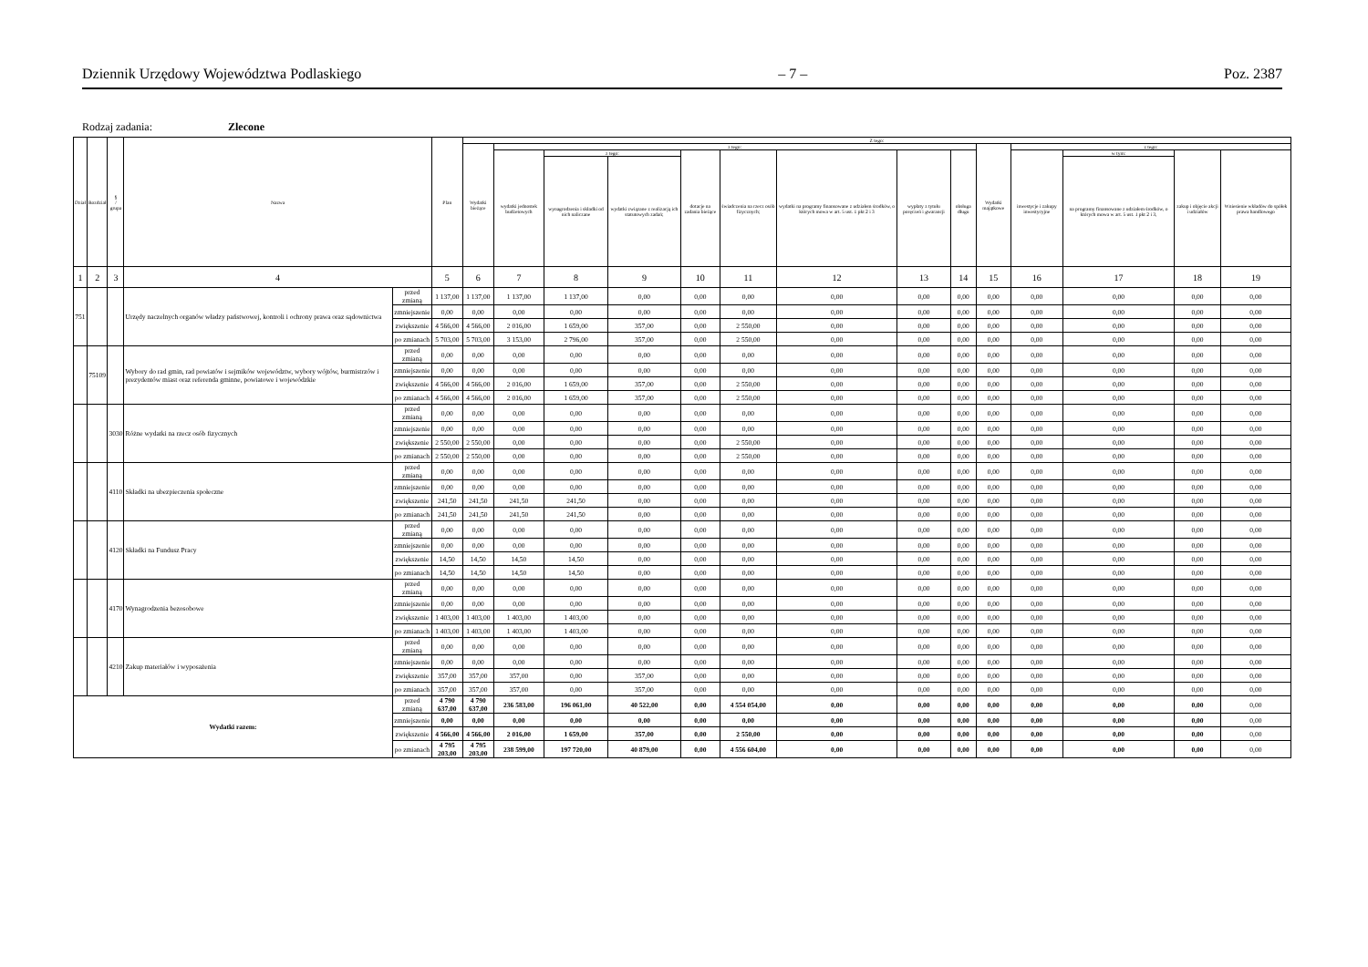Dziennik Urzędowy Województwa Podlaskiego – 7 – Poz. 2387
Rodzaj zadania: Zlecone
| Dział | Rozdział | § / grupa | Nazwa | | Plan | Z tego: | | | | | | | | | | | | | |
| --- | --- | --- | --- | --- | --- | --- | --- | --- | --- | --- | --- | --- | --- | --- | --- | --- | --- | --- | --- |
| | | | | | | Wydatki bieżące | z tego: | | | | | | | | Wydatki majątkowe | z tego: | | | |
| | | | | | | | wydatki jednostek budżetowych | z tego: | | dotacje na zadania bieżące | świadczenia na rzecz osób fizycznych; | wydatki na programy finansowane z udziałem środków, o których mowa w art. 5 ust. 1 pkt 2 i 3 | wypłaty z tytułu poręczeń i gwarancji | obsługa długu | | inwestycje i zakupy inwestycyjne | w tym: | zakup i objęcie akcji i udziałów | Wniesienie wkładów do spółek prawa handlowego |
| | | | | | | | | wynagrodzenia i składki od nich naliczane | wydatki związane z realizacją ich statutowych zadań; | | | | | | | | na programy finansowane z udziałem środków, o których mowa w art. 5 ust. 1 pkt 2 i 3, | | |
| 1 | 2 | 3 | 4 | | 5 | 6 | 7 | 8 | 9 | 10 | 11 | 12 | 13 | 14 | 15 | 16 | 17 | 18 | 19 |
| 751 | | | Urzędy naczelnych organów władzy państwowej, kontroli i ochrony prawa oraz sądownictwa | przed zmianą | 1 137,00 | 1 137,00 | 1 137,00 | 1 137,00 | 0,00 | 0,00 | 0,00 | 0,00 | 0,00 | 0,00 | 0,00 | 0,00 | 0,00 | 0,00 | 0,00 |
| | | | | zmniejszenie | 0,00 | 0,00 | 0,00 | 0,00 | 0,00 | 0,00 | 0,00 | 0,00 | 0,00 | 0,00 | 0,00 | 0,00 | 0,00 | 0,00 | 0,00 |
| | | | | zwiększenie | 4 566,00 | 4 566,00 | 2 016,00 | 1 659,00 | 357,00 | 0,00 | 2 550,00 | 0,00 | 0,00 | 0,00 | 0,00 | 0,00 | 0,00 | 0,00 | 0,00 |
| | | | | po zmianach | 5 703,00 | 5 703,00 | 3 153,00 | 2 796,00 | 357,00 | 0,00 | 2 550,00 | 0,00 | 0,00 | 0,00 | 0,00 | 0,00 | 0,00 | 0,00 | 0,00 |
| | 75109 | | Wybory do rad gmin, rad powiatów i sejmików województw, wybory wójtów, burmistrzów i prezydentów miast oraz referenda gminne, powiatowe i wojewódzkie | przed zmianą | 0,00 | 0,00 | 0,00 | 0,00 | 0,00 | 0,00 | 0,00 | 0,00 | 0,00 | 0,00 | 0,00 | 0,00 | 0,00 | 0,00 | 0,00 |
| | | | | zmniejszenie | 0,00 | 0,00 | 0,00 | 0,00 | 0,00 | 0,00 | 0,00 | 0,00 | 0,00 | 0,00 | 0,00 | 0,00 | 0,00 | 0,00 | 0,00 |
| | | | | zwiększenie | 4 566,00 | 4 566,00 | 2 016,00 | 1 659,00 | 357,00 | 0,00 | 2 550,00 | 0,00 | 0,00 | 0,00 | 0,00 | 0,00 | 0,00 | 0,00 | 0,00 |
| | | | | po zmianach | 4 566,00 | 4 566,00 | 2 016,00 | 1 659,00 | 357,00 | 0,00 | 2 550,00 | 0,00 | 0,00 | 0,00 | 0,00 | 0,00 | 0,00 | 0,00 | 0,00 |
| | | 3030 | Różne wydatki na rzecz osób fizycznych | przed zmianą | 0,00 | 0,00 | 0,00 | 0,00 | 0,00 | 0,00 | 0,00 | 0,00 | 0,00 | 0,00 | 0,00 | 0,00 | 0,00 | 0,00 | 0,00 |
| | | | | zmniejszenie | 0,00 | 0,00 | 0,00 | 0,00 | 0,00 | 0,00 | 0,00 | 0,00 | 0,00 | 0,00 | 0,00 | 0,00 | 0,00 | 0,00 | 0,00 |
| | | | | zwiększenie | 2 550,00 | 2 550,00 | 0,00 | 0,00 | 0,00 | 0,00 | 2 550,00 | 0,00 | 0,00 | 0,00 | 0,00 | 0,00 | 0,00 | 0,00 | 0,00 |
| | | | | po zmianach | 2 550,00 | 2 550,00 | 0,00 | 0,00 | 0,00 | 0,00 | 2 550,00 | 0,00 | 0,00 | 0,00 | 0,00 | 0,00 | 0,00 | 0,00 | 0,00 |
| | | 4110 | Składki na ubezpieczenia społeczne | przed zmianą | 0,00 | 0,00 | 0,00 | 0,00 | 0,00 | 0,00 | 0,00 | 0,00 | 0,00 | 0,00 | 0,00 | 0,00 | 0,00 | 0,00 | 0,00 |
| | | | | zmniejszenie | 0,00 | 0,00 | 0,00 | 0,00 | 0,00 | 0,00 | 0,00 | 0,00 | 0,00 | 0,00 | 0,00 | 0,00 | 0,00 | 0,00 | 0,00 |
| | | | | zwiększenie | 241,50 | 241,50 | 241,50 | 241,50 | 0,00 | 0,00 | 0,00 | 0,00 | 0,00 | 0,00 | 0,00 | 0,00 | 0,00 | 0,00 | 0,00 |
| | | | | po zmianach | 241,50 | 241,50 | 241,50 | 241,50 | 0,00 | 0,00 | 0,00 | 0,00 | 0,00 | 0,00 | 0,00 | 0,00 | 0,00 | 0,00 | 0,00 |
| | | 4120 | Składki na Fundusz Pracy | przed zmianą | 0,00 | 0,00 | 0,00 | 0,00 | 0,00 | 0,00 | 0,00 | 0,00 | 0,00 | 0,00 | 0,00 | 0,00 | 0,00 | 0,00 | 0,00 |
| | | | | zmniejszenie | 0,00 | 0,00 | 0,00 | 0,00 | 0,00 | 0,00 | 0,00 | 0,00 | 0,00 | 0,00 | 0,00 | 0,00 | 0,00 | 0,00 | 0,00 |
| | | | | zwiększenie | 14,50 | 14,50 | 14,50 | 14,50 | 0,00 | 0,00 | 0,00 | 0,00 | 0,00 | 0,00 | 0,00 | 0,00 | 0,00 | 0,00 | 0,00 |
| | | | | po zmianach | 14,50 | 14,50 | 14,50 | 14,50 | 0,00 | 0,00 | 0,00 | 0,00 | 0,00 | 0,00 | 0,00 | 0,00 | 0,00 | 0,00 | 0,00 |
| | | 4170 | Wynagrodzenia bezosobowe | przed zmianą | 0,00 | 0,00 | 0,00 | 0,00 | 0,00 | 0,00 | 0,00 | 0,00 | 0,00 | 0,00 | 0,00 | 0,00 | 0,00 | 0,00 | 0,00 |
| | | | | zmniejszenie | 0,00 | 0,00 | 0,00 | 0,00 | 0,00 | 0,00 | 0,00 | 0,00 | 0,00 | 0,00 | 0,00 | 0,00 | 0,00 | 0,00 | 0,00 |
| | | | | zwiększenie | 1 403,00 | 1 403,00 | 1 403,00 | 1 403,00 | 0,00 | 0,00 | 0,00 | 0,00 | 0,00 | 0,00 | 0,00 | 0,00 | 0,00 | 0,00 | 0,00 |
| | | | | po zmianach | 1 403,00 | 1 403,00 | 1 403,00 | 1 403,00 | 0,00 | 0,00 | 0,00 | 0,00 | 0,00 | 0,00 | 0,00 | 0,00 | 0,00 | 0,00 | 0,00 |
| | | 4210 | Zakup materiałów i wyposażenia | przed zmianą | 0,00 | 0,00 | 0,00 | 0,00 | 0,00 | 0,00 | 0,00 | 0,00 | 0,00 | 0,00 | 0,00 | 0,00 | 0,00 | 0,00 | 0,00 |
| | | | | zmniejszenie | 0,00 | 0,00 | 0,00 | 0,00 | 0,00 | 0,00 | 0,00 | 0,00 | 0,00 | 0,00 | 0,00 | 0,00 | 0,00 | 0,00 | 0,00 |
| | | | | zwiększenie | 357,00 | 357,00 | 357,00 | 0,00 | 357,00 | 0,00 | 0,00 | 0,00 | 0,00 | 0,00 | 0,00 | 0,00 | 0,00 | 0,00 | 0,00 |
| | | | | po zmianach | 357,00 | 357,00 | 357,00 | 0,00 | 357,00 | 0,00 | 0,00 | 0,00 | 0,00 | 0,00 | 0,00 | 0,00 | 0,00 | 0,00 | 0,00 |
| Wydatki razem: | | | | przed zmianą | 4 790 637,00 | 4 790 637,00 | 236 583,00 | 196 061,00 | 40 522,00 | 0,00 | 4 554 054,00 | 0,00 | 0,00 | 0,00 | 0,00 | 0,00 | 0,00 | 0,00 | 0,00 |
| | | | | zmniejszenie | 0,00 | 0,00 | 0,00 | 0,00 | 0,00 | 0,00 | 0,00 | 0,00 | 0,00 | 0,00 | 0,00 | 0,00 | 0,00 | 0,00 | 0,00 |
| | | | | zwiększenie | 4 566,00 | 4 566,00 | 2 016,00 | 1 659,00 | 357,00 | 0,00 | 2 550,00 | 0,00 | 0,00 | 0,00 | 0,00 | 0,00 | 0,00 | 0,00 | 0,00 |
| | | | | po zmianach | 4 795 203,00 | 4 795 203,00 | 238 599,00 | 197 720,00 | 40 879,00 | 0,00 | 4 556 604,00 | 0,00 | 0,00 | 0,00 | 0,00 | 0,00 | 0,00 | 0,00 | 0,00 |